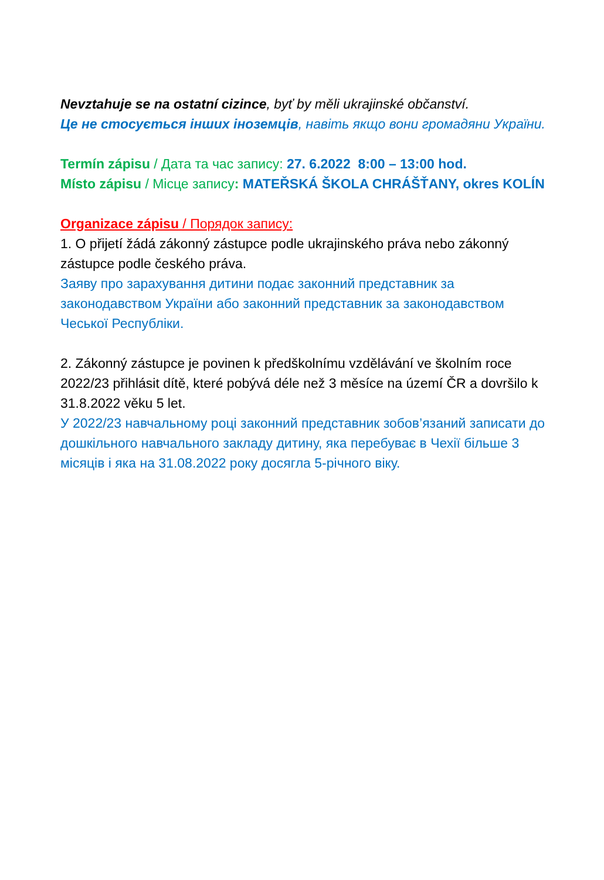Nevztahuje se na ostatní cizince, byť by měli ukrajinské občanství.
Це не стосується інших іноземців, навіть якщо вони громадяни України.
Termín zápisu / Дата та час запису: 27. 6.2022 8:00 – 13:00 hod.
Místo zápisu / Місце запису: MATEŘSKÁ ŠKOLA CHRÁŠŤANY, okres KOLÍN
Organizace zápisu / Порядок запису:
1. O přijetí žádá zákonný zástupce podle ukrajinského práva nebo zákonný zástupce podle českého práva.
Заяву про зарахування дитини подає законний представник за законодавством України або законний представник за законодавством Чеської Республіки.
2. Zákonný zástupce je povinen k předškolnímu vzdělávání ve školním roce 2022/23 přihlásit dítě, které pobývá déle než 3 měsíce na území ČR a dovršilo k 31.8.2022 věku 5 let.
У 2022/23 навчальному році законний представник зобов’язаний записати до дошкільного навчального закладу дитину, яка перебуває в Чехії більше 3 місяців і яка на 31.08.2022 року досягла 5-річного віку.